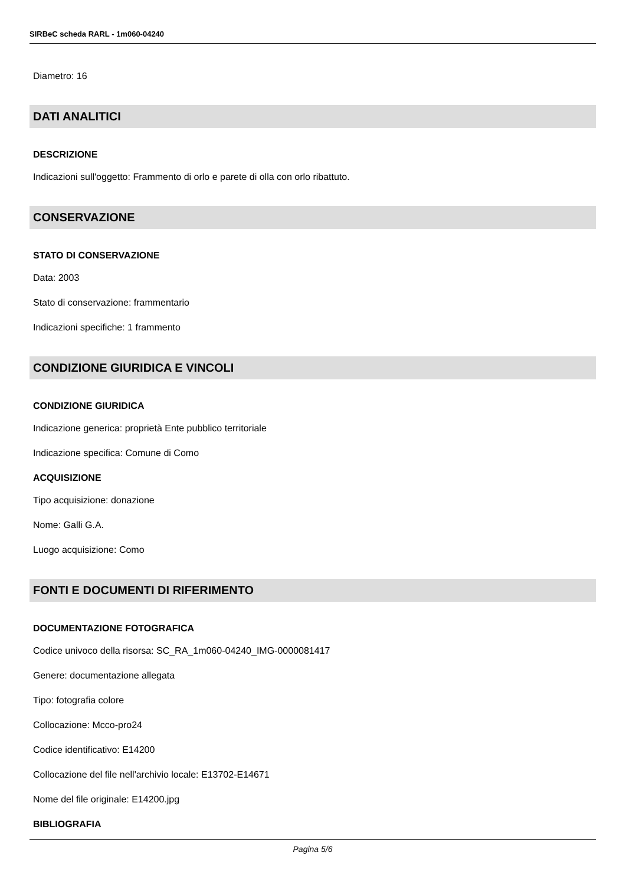SIRBeC scheda RARL - 1m060-04240
Diametro: 16
DATI ANALITICI
DESCRIZIONE
Indicazioni sull'oggetto: Frammento di orlo e parete di olla con orlo ribattuto.
CONSERVAZIONE
STATO DI CONSERVAZIONE
Data: 2003
Stato di conservazione: frammentario
Indicazioni specifiche: 1 frammento
CONDIZIONE GIURIDICA E VINCOLI
CONDIZIONE GIURIDICA
Indicazione generica: proprietà Ente pubblico territoriale
Indicazione specifica: Comune di Como
ACQUISIZIONE
Tipo acquisizione: donazione
Nome: Galli G.A.
Luogo acquisizione: Como
FONTI E DOCUMENTI DI RIFERIMENTO
DOCUMENTAZIONE FOTOGRAFICA
Codice univoco della risorsa: SC_RA_1m060-04240_IMG-0000081417
Genere: documentazione allegata
Tipo: fotografia colore
Collocazione: Mcco-pro24
Codice identificativo: E14200
Collocazione del file nell'archivio locale: E13702-E14671
Nome del file originale: E14200.jpg
BIBLIOGRAFIA
Pagina 5/6